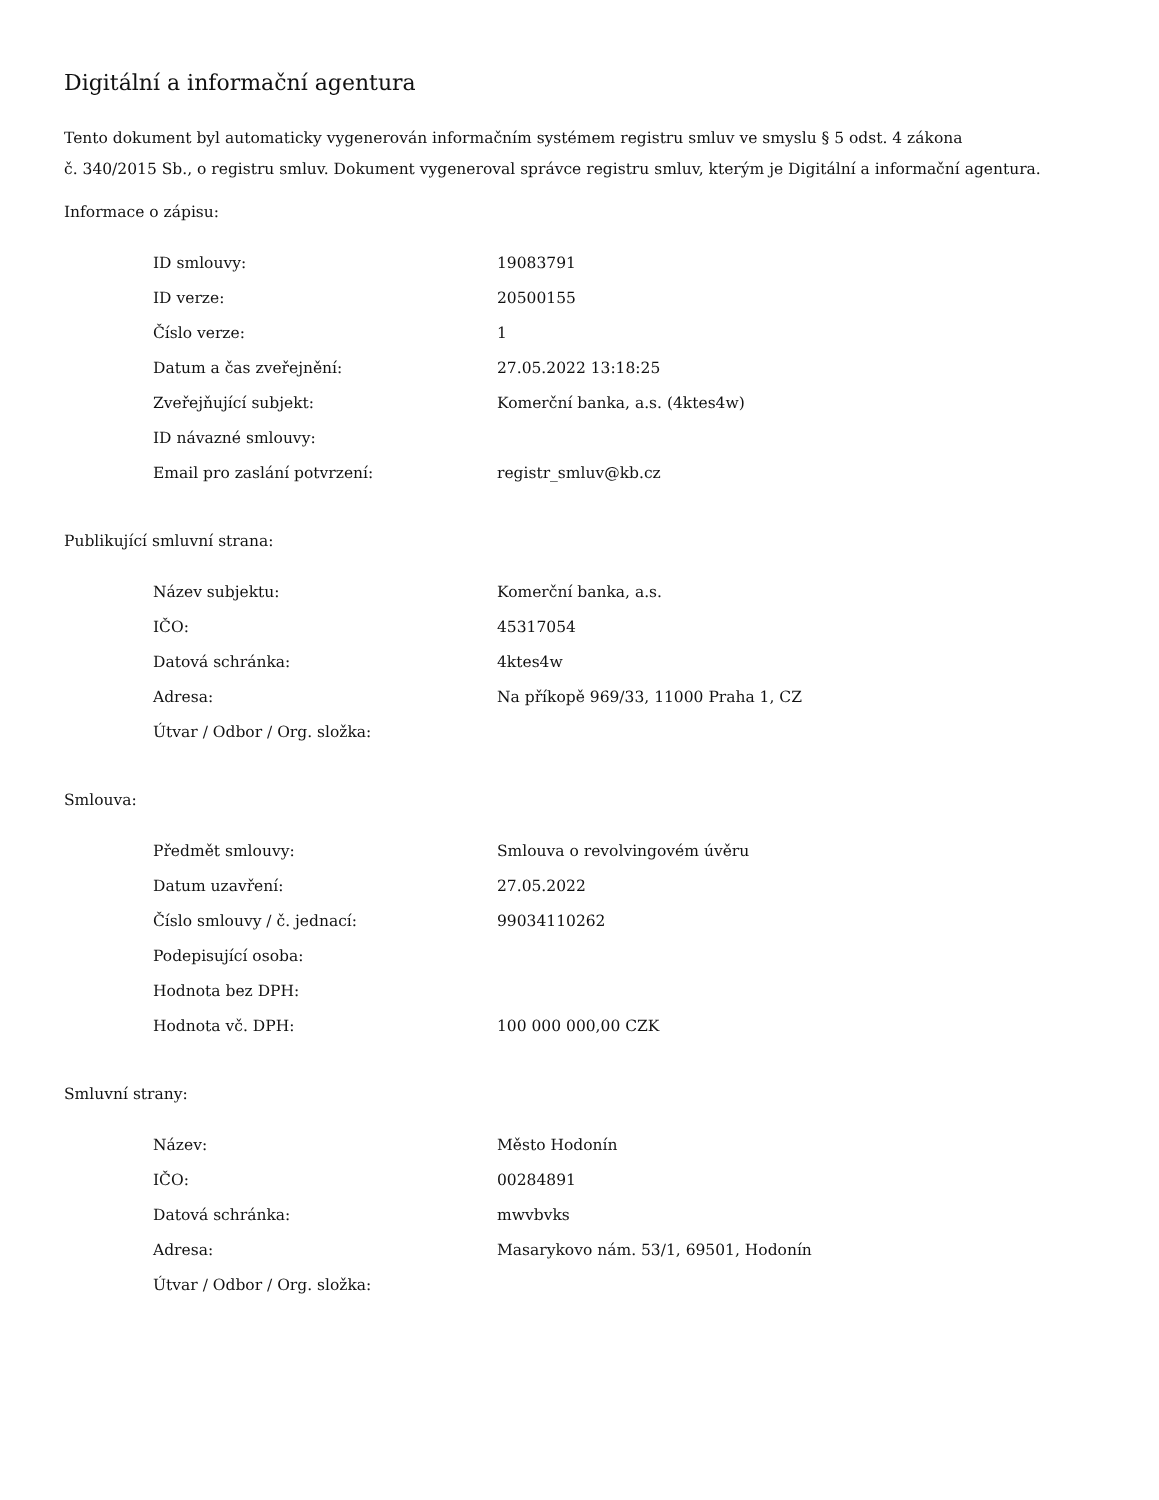Digitální a informační agentura
Tento dokument byl automaticky vygenerován informačním systémem registru smluv ve smyslu § 5 odst. 4 zákona
č. 340/2015 Sb., o registru smluv. Dokument vygeneroval správce registru smluv, kterým je Digitální a informační agentura.
Informace o zápisu:
| ID smlouvy: | 19083791 |
| ID verze: | 20500155 |
| Číslo verze: | 1 |
| Datum a čas zveřejnění: | 27.05.2022 13:18:25 |
| Zveřejňující subjekt: | Komerční banka, a.s. (4ktes4w) |
| ID návazné smlouvy: | |
| Email pro zaslání potvrzení: | registr_smluv@kb.cz |
Publikující smluvní strana:
| Název subjektu: | Komerční banka, a.s. |
| IČO: | 45317054 |
| Datová schránka: | 4ktes4w |
| Adresa: | Na příkopě 969/33, 11000 Praha 1, CZ |
| Útvar / Odbor / Org. složka: | |
Smlouva:
| Předmět smlouvy: | Smlouva o revolvingovém úvěru |
| Datum uzavření: | 27.05.2022 |
| Číslo smlouvy / č. jednací: | 99034110262 |
| Podepisující osoba: | |
| Hodnota bez DPH: | |
| Hodnota vč. DPH: | 100 000 000,00 CZK |
Smluvní strany:
| Název: | Město Hodonín |
| IČO: | 00284891 |
| Datová schránka: | mwvbvks |
| Adresa: | Masarykovo nám. 53/1, 69501, Hodonín |
| Útvar / Odbor / Org. složka: | |